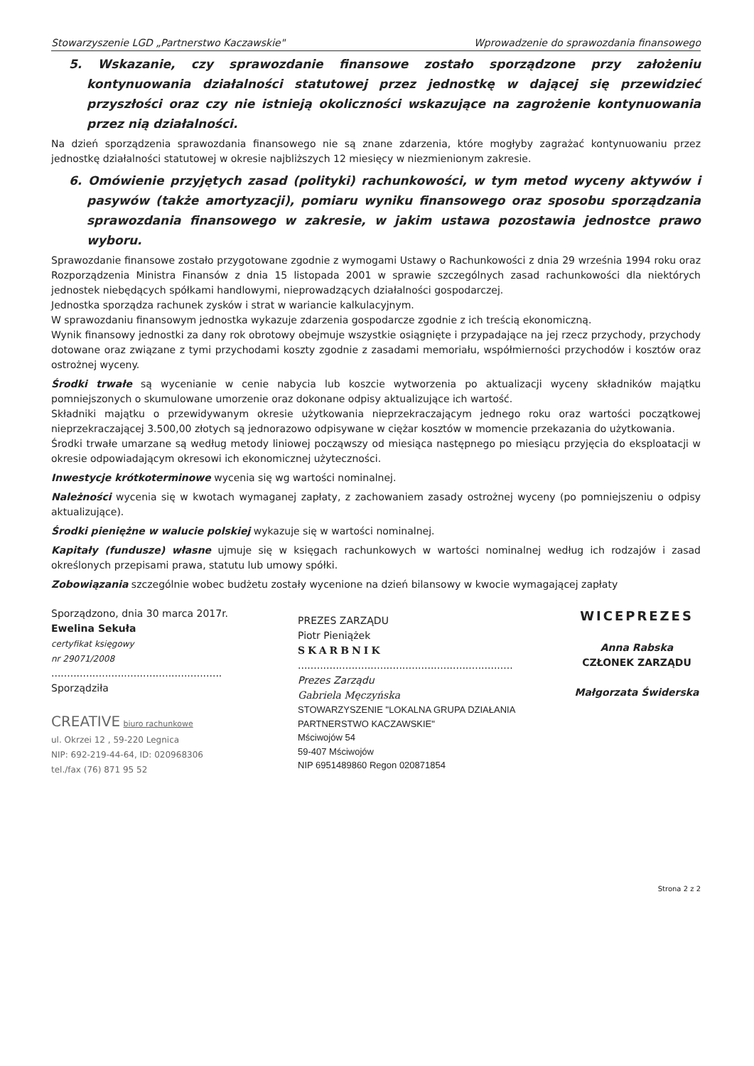Stowarzyszenie LGD „Partnerstwo Kaczawskie" Wprowadzenie do sprawozdania finansowego
5. Wskazanie, czy sprawozdanie finansowe zostało sporządzone przy założeniu kontynuowania działalności statutowej przez jednostkę w dającej się przewidzieć przyszłości oraz czy nie istnieją okoliczności wskazujące na zagrożenie kontynuowania przez nią działalności.
Na dzień sporządzenia sprawozdania finansowego nie są znane zdarzenia, które mogłyby zagrażać kontynuowaniu przez jednostkę działalności statutowej w okresie najbliższych 12 miesięcy w niezmienionym zakresie.
6. Omówienie przyjętych zasad (polityki) rachunkowości, w tym metod wyceny aktywów i pasywów (także amortyzacji), pomiaru wyniku finansowego oraz sposobu sporządzania sprawozdania finansowego w zakresie, w jakim ustawa pozostawia jednostce prawo wyboru.
Sprawozdanie finansowe zostało przygotowane zgodnie z wymogami Ustawy o Rachunkowości z dnia 29 września 1994 roku oraz Rozporządzenia Ministra Finansów z dnia 15 listopada 2001 w sprawie szczególnych zasad rachunkowości dla niektórych jednostek niebędących spółkami handlowymi, nieprowadzących działalności gospodarczej.
Jednostka sporządza rachunek zysków i strat w wariancie kalkulacyjnym.
W sprawozdaniu finansowym jednostka wykazuje zdarzenia gospodarcze zgodnie z ich treścią ekonomiczną.
Wynik finansowy jednostki za dany rok obrotowy obejmuje wszystkie osiągnięte i przypadające na jej rzecz przychody, przychody dotowane oraz związane z tymi przychodami koszty zgodnie z zasadami memoriału, współmierności przychodów i kosztów oraz ostrożnej wyceny.
Środki trwałe są wycenianie w cenie nabycia lub koszcie wytworzenia po aktualizacji wyceny składników majątku pomniejszonych o skumulowane umorzenie oraz dokonane odpisy aktualizujące ich wartość.
Składniki majątku o przewidywanym okresie użytkowania nieprzekraczającym jednego roku oraz wartości początkowej nieprzekraczającej 3.500,00 złotych są jednorazowo odpisywane w ciężar kosztów w momencie przekazania do użytkowania.
Środki trwałe umarzane są według metody liniowej począwszy od miesiąca następnego po miesiącu przyjęcia do eksploatacji w okresie odpowiadającym okresowi ich ekonomicznej użyteczności.
Inwestycje krótkoterminowe wycenia się wg wartości nominalnej.
Należności wycenia się w kwotach wymaganej zapłaty, z zachowaniem zasady ostrożnej wyceny (po pomniejszeniu o odpisy aktualizujące).
Środki pieniężne w walucie polskiej wykazuje się w wartości nominalnej.
Kapitały (fundusze) własne ujmuje się w księgach rachunkowych w wartości nominalnej według ich rodzajów i zasad określonych przepisami prawa, statutu lub umowy spółki.
Zobowiązania szczególnie wobec budżetu zostały wycenione na dzień bilansowy w kwocie wymagającej zapłaty
Sporządzono, dnia 30 marca 2017r.
Ewelina Sekuła
certyfikat księgowy
nr 29071/2008
......................................................
Sporządziła
CREATIVE biuro rachunkowe
ul. Okrzei 12 , 59-220 Legnica
NIP: 692-219-44-64, ID: 020968306
tel./fax (76) 871 95 52
PREZES ZARZĄDU
Piotr Pieniążek
SKARBNIK
....................................................................
Prezes Zarządu
Gabriela Męczyńska
STOWARZYSZENIE "LOKALNA GRUPA DZIAŁANIA PARTNERSTWO KACZAWSKIE"
Mściwojów 54
59-407 Mściwojów
NIP 6951489860 Regon 020871854
WICEPREZES
Anna Rabska
CZŁONEK ZARZĄDU
Małgorzata Świderska
Strona 2 z 2